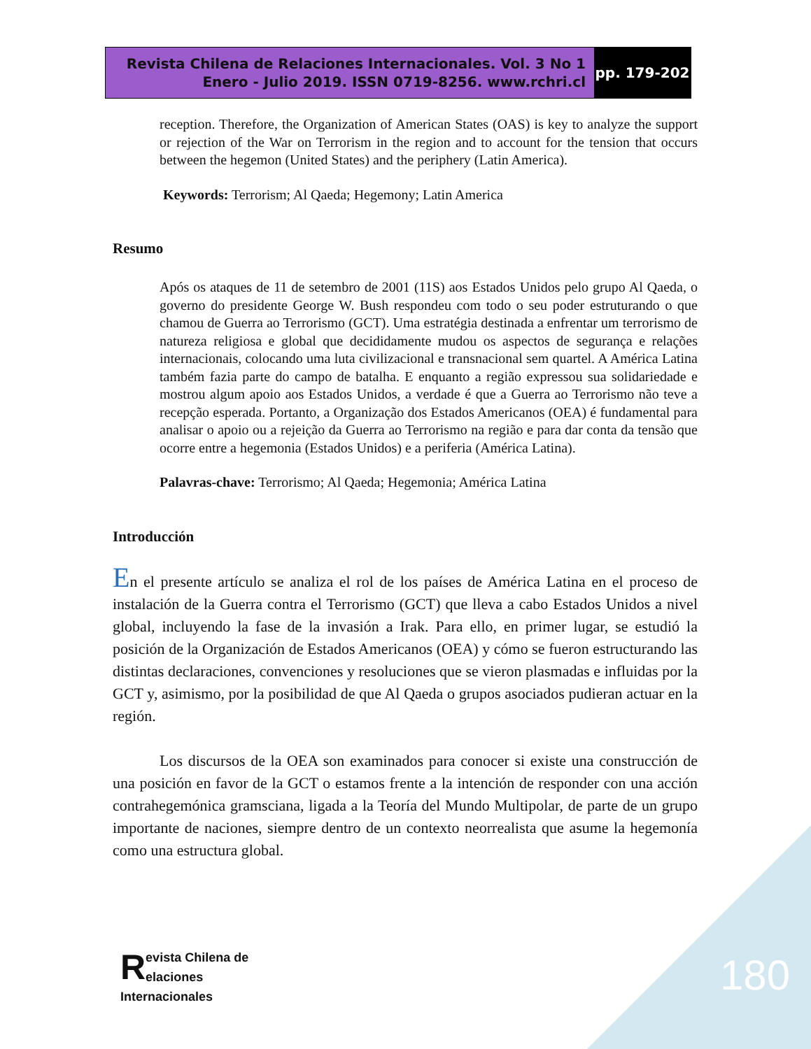Revista Chilena de Relaciones Internacionales. Vol. 3 No 1
Enero - Julio 2019. ISSN 0719-8256. www.rchri.cl
pp. 179-202
reception. Therefore, the Organization of American States (OAS) is key to analyze the support or rejection of the War on Terrorism in the region and to account for the tension that occurs between the hegemon (United States) and the periphery (Latin America).
Keywords: Terrorism; Al Qaeda; Hegemony; Latin America
Resumo
Após os ataques de 11 de setembro de 2001 (11S) aos Estados Unidos pelo grupo Al Qaeda, o governo do presidente George W. Bush respondeu com todo o seu poder estruturando o que chamou de Guerra ao Terrorismo (GCT). Uma estratégia destinada a enfrentar um terrorismo de natureza religiosa e global que decididamente mudou os aspectos de segurança e relações internacionais, colocando uma luta civilizacional e transnacional sem quartel. A América Latina também fazia parte do campo de batalha. E enquanto a região expressou sua solidariedade e mostrou algum apoio aos Estados Unidos, a verdade é que a Guerra ao Terrorismo não teve a recepção esperada. Portanto, a Organização dos Estados Americanos (OEA) é fundamental para analisar o apoio ou a rejeição da Guerra ao Terrorismo na região e para dar conta da tensão que ocorre entre a hegemonia (Estados Unidos) e a periferia (América Latina).
Palavras-chave: Terrorismo; Al Qaeda; Hegemonia; América Latina
Introducción
En el presente artículo se analiza el rol de los países de América Latina en el proceso de instalación de la Guerra contra el Terrorismo (GCT) que lleva a cabo Estados Unidos a nivel global, incluyendo la fase de la invasión a Irak. Para ello, en primer lugar, se estudió la posición de la Organización de Estados Americanos (OEA) y cómo se fueron estructurando las distintas declaraciones, convenciones y resoluciones que se vieron plasmadas e influidas por la GCT y, asimismo, por la posibilidad de que Al Qaeda o grupos asociados pudieran actuar en la región.
Los discursos de la OEA son examinados para conocer si existe una construcción de una posición en favor de la GCT o estamos frente a la intención de responder con una acción contrahegemónica gramsciana, ligada a la Teoría del Mundo Multipolar, de parte de un grupo importante de naciones, siempre dentro de un contexto neorrealista que asume la hegemonía como una estructura global.
Revista Chilena de
elaciones Internacionales
180